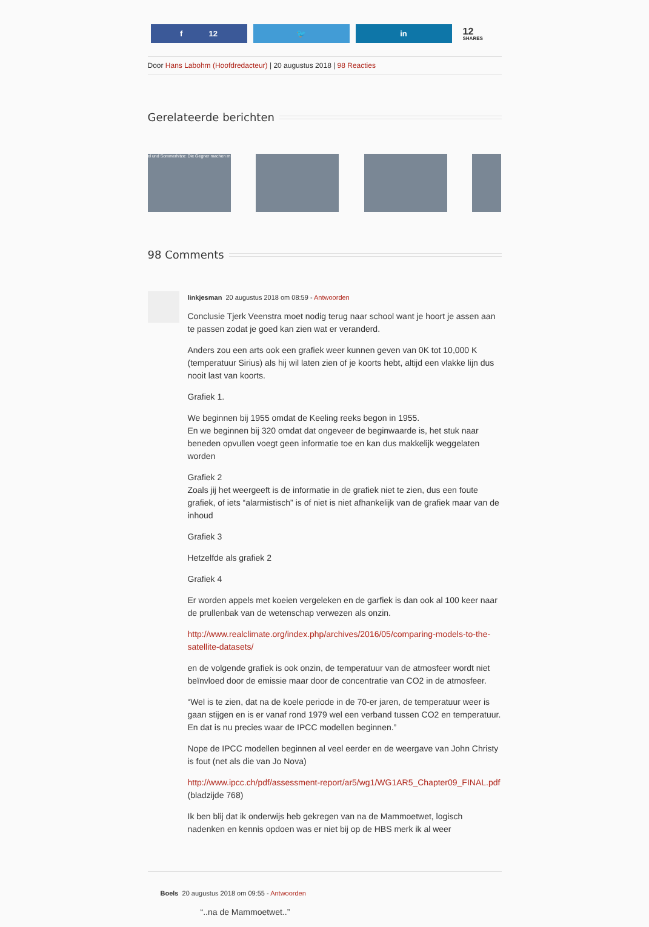f 12 🐦 in
12
SHARES
Door Hans Labohm (Hoofdredacteur) | 20 augustus 2018 | 98 Reacties
Gerelateerde berichten
el und Sommerhitze: Die Gegner machen m
98 Comments
linkjesman 20 augustus 2018 om 08:59 - Antwoorden
Conclusie Tjerk Veenstra moet nodig terug naar school want je hoort je assen aan te passen zodat je goed kan zien wat er veranderd.
Anders zou een arts ook een grafiek weer kunnen geven van 0K tot 10,000 K (temperatuur Sirius) als hij wil laten zien of je koorts hebt, altijd een vlakke lijn dus nooit last van koorts.
Grafiek 1.
We beginnen bij 1955 omdat de Keeling reeks begon in 1955.
En we beginnen bij 320 omdat dat ongeveer de beginwaarde is, het stuk naar beneden opvullen voegt geen informatie toe en kan dus makkelijk weggelaten worden
Grafiek 2
Zoals jij het weergeeft is de informatie in de grafiek niet te zien, dus een foute grafiek, of iets “alarmistisch” is of niet is niet afhankelijk van de grafiek maar van de inhoud
Grafiek 3
Hetzelfde als grafiek 2
Grafiek 4
Er worden appels met koeien vergeleken en de garfiek is dan ook al 100 keer naar de prullenbak van de wetenschap verwezen als onzin.
http://www.realclimate.org/index.php/archives/2016/05/comparing-models-to-the-satellite-datasets/
en de volgende grafiek is ook onzin, de temperatuur van de atmosfeer wordt niet beïnvloed door de emissie maar door de concentratie van CO2 in de atmosfeer.
“Wel is te zien, dat na de koele periode in de 70-er jaren, de temperatuur weer is gaan stijgen en is er vanaf rond 1979 wel een verband tussen CO2 en temperatuur. En dat is nu precies waar de IPCC modellen beginnen.”
Nope de IPCC modellen beginnen al veel eerder en de weergave van John Christy is fout (net als die van Jo Nova)
http://www.ipcc.ch/pdf/assessment-report/ar5/wg1/WG1AR5_Chapter09_FINAL.pdf (bladzijde 768)
Ik ben blij dat ik onderwijs heb gekregen van na de Mammoetwet, logisch nadenken en kennis opdoen was er niet bij op de HBS merk ik al weer
Boels 20 augustus 2018 om 09:55 - Antwoorden
“..na de Mammoetwet..”